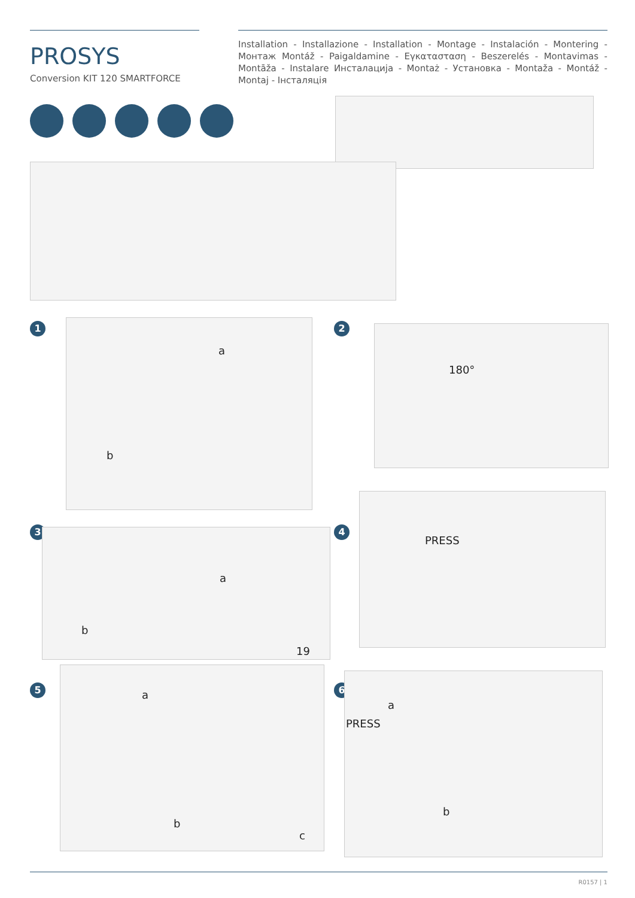PROSYS
Conversion KIT 120 SMARTFORCE
Installation - Installazione - Installation - Montage - Instalación - Montering - Монтаж Montáž - Paigaldamine - Εγκατασταση - Beszerelés - Montavimas - Montāža - Instalare Инсталација - Montaż - Установка - Montaža - Montáž - Montaj - Інсталяція
1
a
b
2
180°
3
a
b
19
4
PRESS
5
a
b
c
6
a
PRESS
b
R0157 | 1